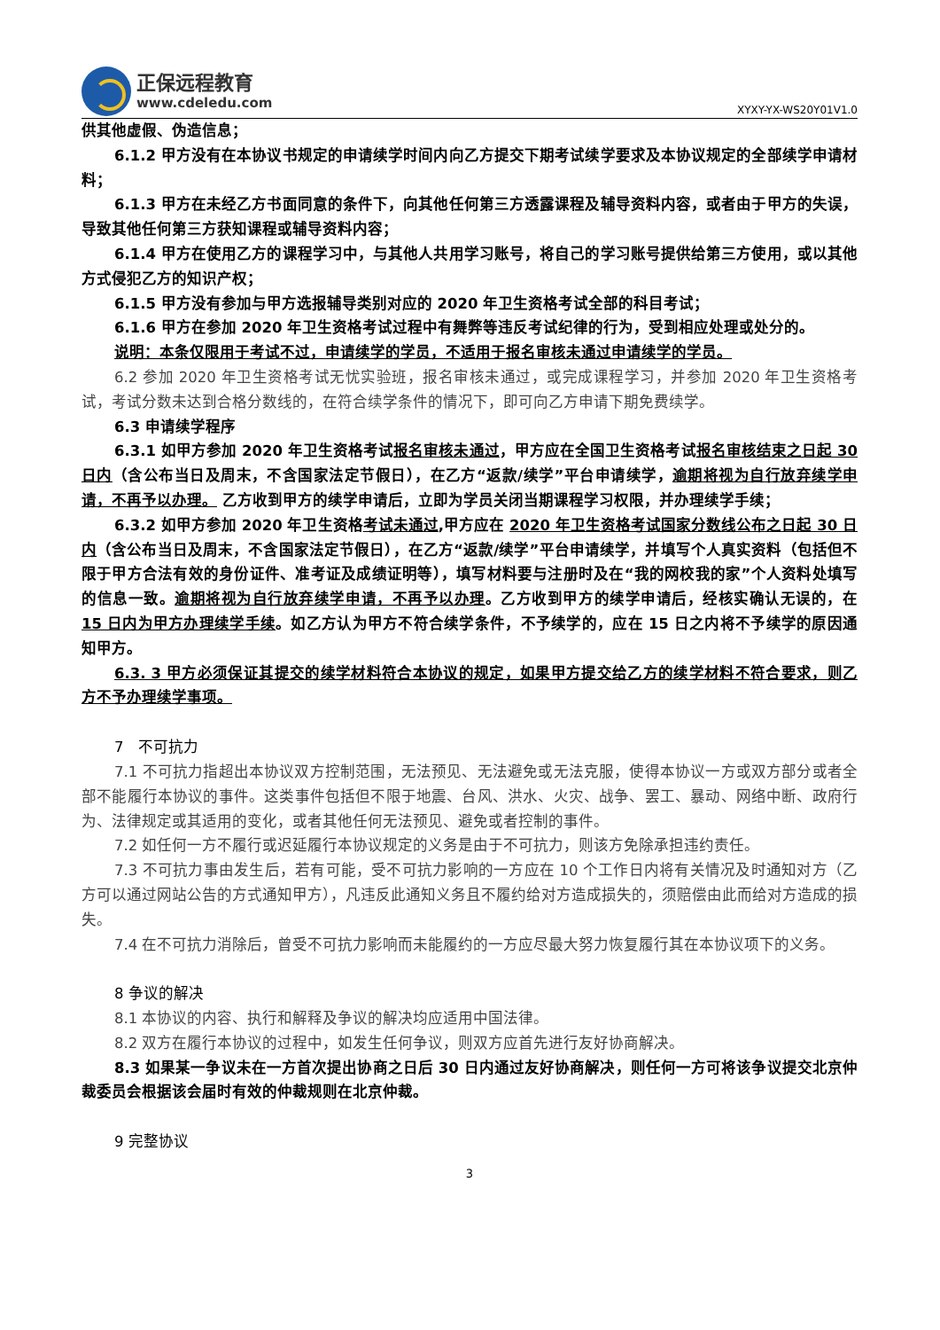正保远程教育
www.cdeledu.com
XYXY-YX-WS20Y01V1.0
供其他虚假、伪造信息；
6.1.2 甲方没有在本协议书规定的申请续学时间内向乙方提交下期考试续学要求及本协议规定的全部续学申请材料；
6.1.3 甲方在未经乙方书面同意的条件下，向其他任何第三方透露课程及辅导资料内容，或者由于甲方的失误，导致其他任何第三方获知课程或辅导资料内容；
6.1.4 甲方在使用乙方的课程学习中，与其他人共用学习账号，将自己的学习账号提供给第三方使用，或以其他方式侵犯乙方的知识产权；
6.1.5 甲方没有参加与甲方选报辅导类别对应的 2020 年卫生资格考试全部的科目考试；
6.1.6 甲方在参加 2020 年卫生资格考试过程中有舞弊等违反考试纪律的行为，受到相应处理或处分的。
说明：本条仅限用于考试不过，申请续学的学员，不适用于报名审核未通过申请续学的学员。
6.2 参加 2020 年卫生资格考试无忧实验班，报名审核未通过，或完成课程学习，并参加 2020 年卫生资格考试，考试分数未达到合格分数线的，在符合续学条件的情况下，即可向乙方申请下期免费续学。
6.3 申请续学程序
6.3.1 如甲方参加 2020 年卫生资格考试报名审核未通过，甲方应在全国卫生资格考试报名审核结束之日起 30 日内（含公布当日及周末，不含国家法定节假日），在乙方“返款/续学”平台申请续学，逾期将视为自行放弃续学申请，不再予以办理。 乙方收到甲方的续学申请后，立即为学员关闭当期课程学习权限，并办理续学手续；
6.3.2 如甲方参加 2020 年卫生资格考试未通过,甲方应在 2020 年卫生资格考试国家分数线公布之日起 30 日内（含公布当日及周末，不含国家法定节假日），在乙方“返款/续学”平台申请续学，并填写个人真实资料（包括但不限于甲方合法有效的身份证件、准考证及成绩证明等），填写材料要与注册时及在“我的网校我的家”个人资料处填写的信息一致。逾期将视为自行放弃续学申请，不再予以办理。乙方收到甲方的续学申请后，经核实确认无误的，在 15 日内为甲方办理续学手续。如乙方认为甲方不符合续学条件，不予续学的，应在 15 日之内将不予续学的原因通知甲方。
6.3. 3 甲方必须保证其提交的续学材料符合本协议的规定，如果甲方提交给乙方的续学材料不符合要求，则乙方不予办理续学事项。
7　不可抗力
7.1 不可抗力指超出本协议双方控制范围，无法预见、无法避免或无法克服，使得本协议一方或双方部分或者全部不能履行本协议的事件。这类事件包括但不限于地震、台风、洪水、火灾、战争、罢工、暴动、网络中断、政府行为、法律规定或其适用的变化，或者其他任何无法预见、避免或者控制的事件。
7.2 如任何一方不履行或迟延履行本协议规定的义务是由于不可抗力，则该方免除承担违约责任。
7.3 不可抗力事由发生后，若有可能，受不可抗力影响的一方应在 10 个工作日内将有关情况及时通知对方（乙方可以通过网站公告的方式通知甲方），凡违反此通知义务且不履约给对方造成损失的，须赔偿由此而给对方造成的损失。
7.4 在不可抗力消除后，曾受不可抗力影响而未能履约的一方应尽最大努力恢复履行其在本协议项下的义务。
8 争议的解决
8.1 本协议的内容、执行和解释及争议的解决均应适用中国法律。
8.2 双方在履行本协议的过程中，如发生任何争议，则双方应首先进行友好协商解决。
8.3 如果某一争议未在一方首次提出协商之日后 30 日内通过友好协商解决，则任何一方可将该争议提交北京仲裁委员会根据该会届时有效的仲裁规则在北京仲裁。
9 完整协议
3